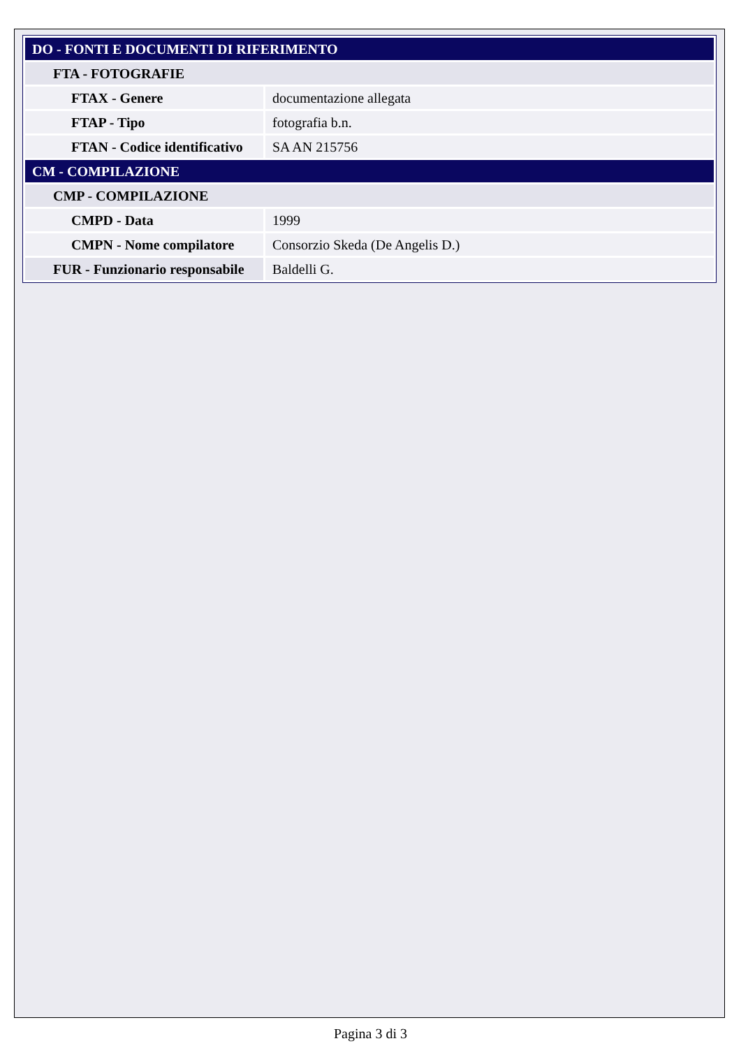| DO - FONTI E DOCUMENTI DI RIFERIMENTO | |
| FTA - FOTOGRAFIE | |
| FTAX - Genere | documentazione allegata |
| FTAP - Tipo | fotografia b.n. |
| FTAN - Codice identificativo | SA AN 215756 |
| CM - COMPILAZIONE | |
| CMP - COMPILAZIONE | |
| CMPD - Data | 1999 |
| CMPN - Nome compilatore | Consorzio Skeda (De Angelis D.) |
| FUR - Funzionario responsabile | Baldelli G. |
Pagina 3 di 3